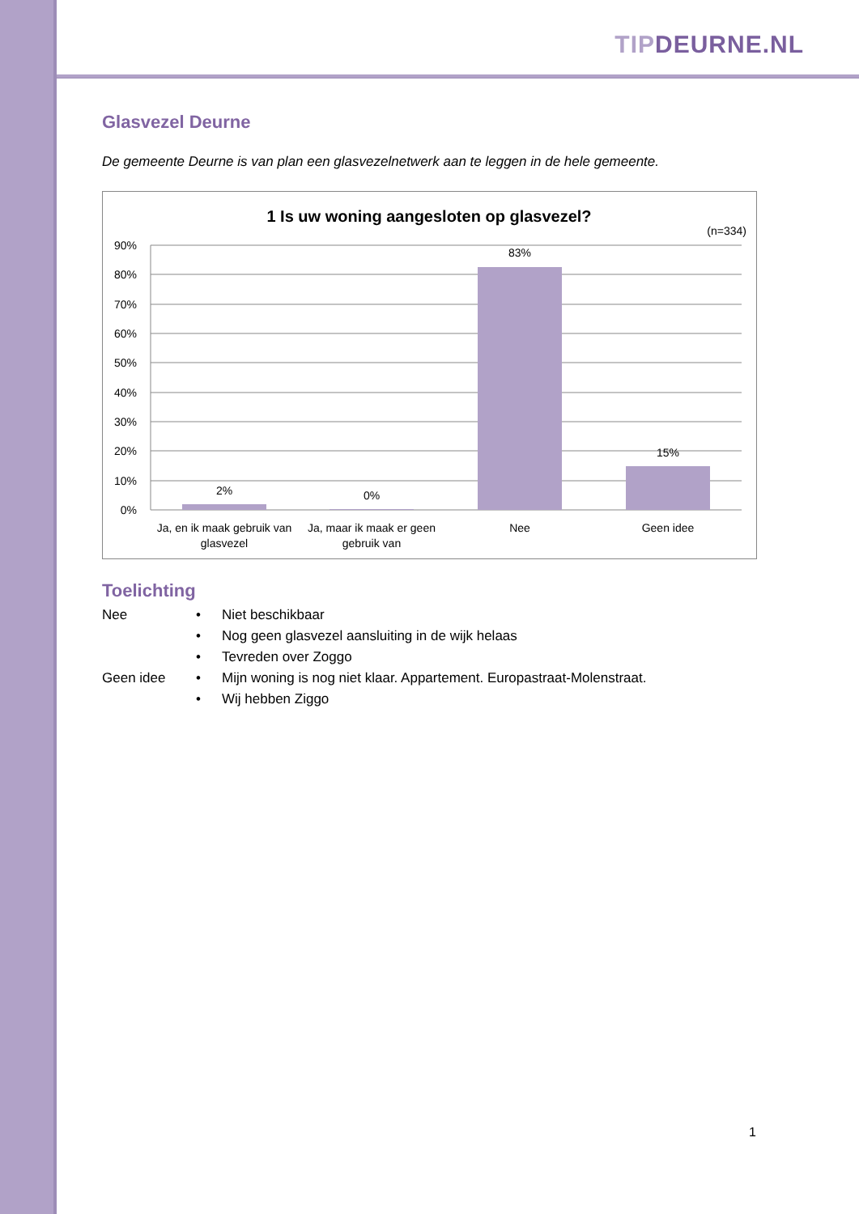TIP DEURNE.NL
Glasvezel Deurne
De gemeente Deurne is van plan een glasvezelnetwerk aan te leggen in de hele gemeente.
1 Is uw woning aangesloten op glasvezel?
(n=334)
90%
80%
70%
60%
50%
40%
30%
20%
10%
0%
2%
0%
83%
15%
Ja, en ik maak gebruik van
glasvezel
Ja, maar ik maak er geen
gebruik van
Nee
Geen idee
Toelichting
| Nee | • | Niet beschikbaar |
| | • | Nog geen glasvezel aansluiting in de wijk helaas |
| | • | Tevreden over Zoggo |
| Geen idee | • | Mijn woning is nog niet klaar. Appartement. Europastraat-Molenstraat. |
| | • | Wij hebben Ziggo |
1